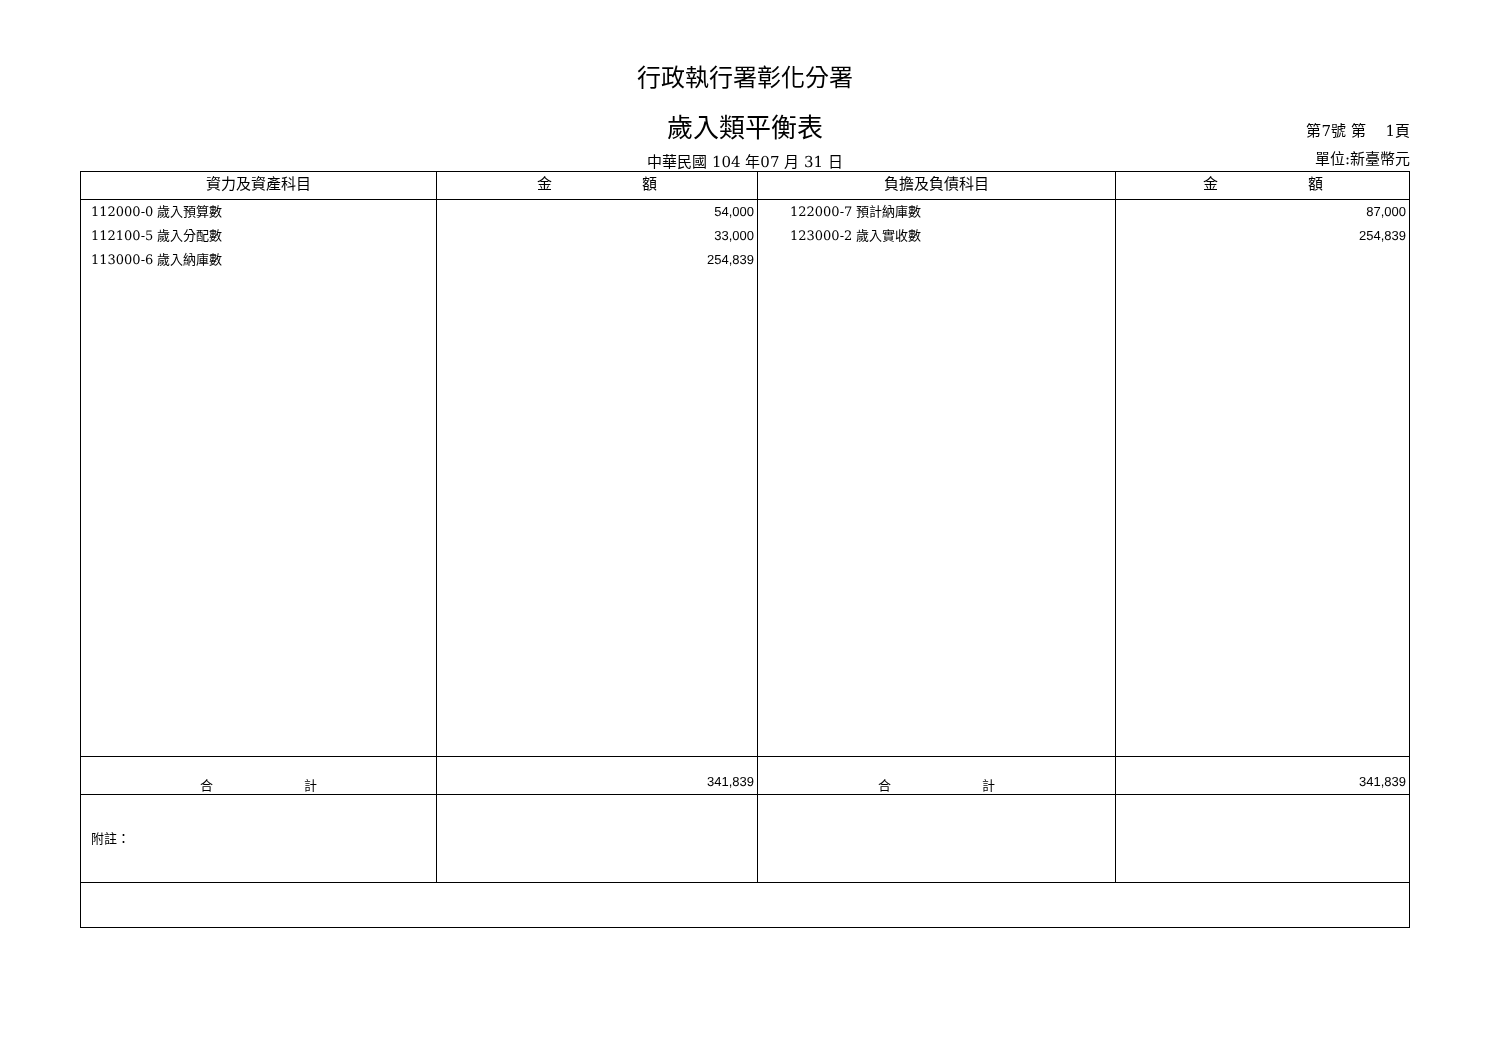行政執行署彰化分署
歲入類平衡表
第7號 第　 1頁
中華民國 104 年07 月 31 日
單位:新臺幣元
| 資力及資產科目 | 金 額 | 負擔及負債科目 | 金 額 |
| --- | --- | --- | --- |
| 112000-0 歲入預算數 112100-5 歲入分配數 113000-6 歲入納庫數 | 54,000 33,000 254,839 | 122000-7 預計納庫數 123000-2 歲入實收數 | 87,000 254,839 |
| 合 計 | 341,839 | 合 計 | 341,839 |
| 附註： | | | |